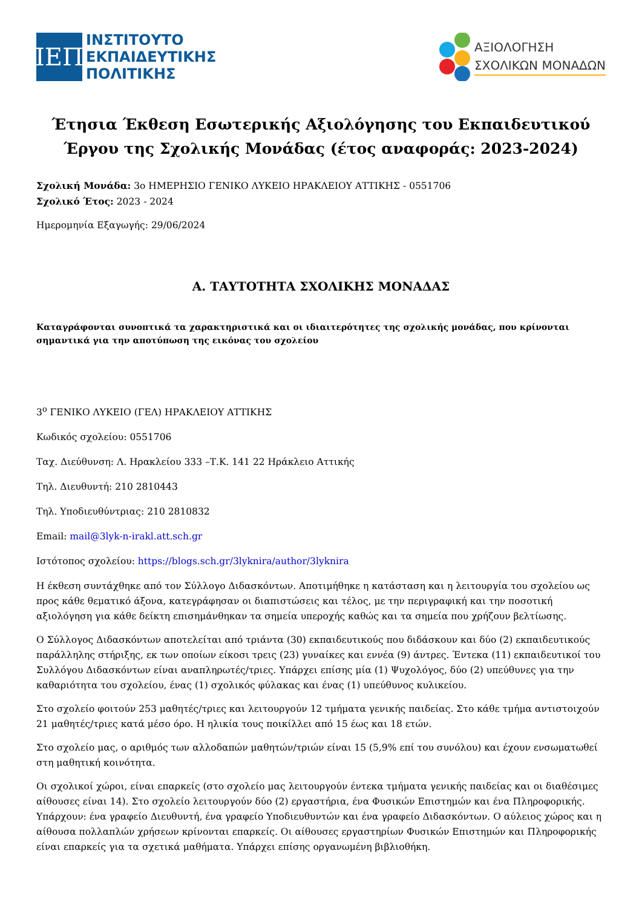ΙΕΠ
ΙΝΣΤΙΤΟΥΤΟ
ΕΚΠΑΙΔΕΥΤΙΚΗΣ
ΠΟΛΙΤΙΚΗΣ
ΑΞΙΟΛΟΓΗΣΗ
ΣΧΟΛΙΚΩΝ ΜΟΝΑΔΩΝ
Έτησια Έκθεση Εσωτερικής Αξιολόγησης του Εκπαιδευτικού Έργου της Σχολικής Μονάδας (έτος αναφοράς: 2023-2024)
Σχολική Μονάδα: 3ο ΗΜΕΡΗΣΙΟ ΓΕΝΙΚΟ ΛΥΚΕΙΟ ΗΡΑΚΛΕΙΟΥ ΑΤΤΙΚΗΣ - 0551706
Σχολικό Έτος: 2023 - 2024
Ημερομηνία Εξαγωγής: 29/06/2024
Α. ΤΑΥΤΟΤΗΤΑ ΣΧΟΛΙΚΗΣ ΜΟΝΑΔΑΣ
Καταγράφονται συνοπτικά τα χαρακτηριστικά και οι ιδιαιτερότητες της σχολικής μονάδας, που κρίνονται σημαντικά για την αποτύπωση της εικόνας του σχολείου
3<sup>ο</sup> ΓΕΝΙΚΟ ΛΥΚΕΙΟ (ΓΕΛ) ΗΡΑΚΛΕΙΟΥ ΑΤΤΙΚΗΣ
Κωδικός σχολείου: 0551706
Ταχ. Διεύθυνση: Λ. Ηρακλείου 333 –Τ.Κ. 141 22 Ηράκλειο Αττικής
Τηλ. Διευθυντή: 210 2810443
Τηλ. Υποδιευθύντριας: 210 2810832
Email: mail@3lyk-n-irakl.att.sch.gr
Ιστότοπος σχολείου: https://blogs.sch.gr/3lyknira/author/3lyknira
Η έκθεση συντάχθηκε από τον Σύλλογο Διδασκόντων. Αποτιμήθηκε η κατάσταση και η λειτουργία του σχολείου ως προς κάθε θεματικό άξονα, κατεγράφησαν οι διαπιστώσεις και τέλος, με την περιγραφική και την ποσοτική αξιολόγηση για κάθε δείκτη επισημάνθηκαν τα σημεία υπεροχής καθώς και τα σημεία που χρήζουν βελτίωσης.
Ο Σύλλογος Διδασκόντων αποτελείται από τριάντα (30) εκπαιδευτικούς που διδάσκουν και δύο (2) εκπαιδευτικούς παράλληλης στήριξης, εκ των οποίων είκοσι τρεις (23) γυναίκες και εννέα (9) άντρες. Έντεκα (11) εκπαιδευτικοί του Συλλόγου Διδασκόντων είναι αναπληρωτές/τριες. Υπάρχει επίσης μία (1) Ψυχολόγος, δύο (2) υπεύθυνες για την καθαριότητα του σχολείου, ένας (1) σχολικός φύλακας και ένας (1) υπεύθυνος κυλικείου.
Στο σχολείο φοιτούν 253 μαθητές/τριες και λειτουργούν 12 τμήματα γενικής παιδείας. Στο κάθε τμήμα αντιστοιχούν 21 μαθητές/τριες κατά μέσο όρο. Η ηλικία τους ποικίλλει από 15 έως και 18 ετών.
Στο σχολείο μας, ο αριθμός των αλλοδαπών μαθητών/τριών είναι 15 (5,9% επί του συνόλου) και έχουν ενσωματωθεί στη μαθητική κοινότητα.
Οι σχολικοί χώροι, είναι επαρκείς (στο σχολείο μας λειτουργούν έντεκα τμήματα γενικής παιδείας και οι διαθέσιμες αίθουσες είναι 14). Στο σχολείο λειτουργούν δύο (2) εργαστήρια, ένα Φυσικών Επιστημών και ένα Πληροφορικής. Υπάρχουν: ένα γραφείο Διευθυντή, ένα γραφείο Υποδιευθυντών και ένα γραφείο Διδασκόντων. Ο αύλειος χώρος και η αίθουσα πολλαπλών χρήσεων κρίνονται επαρκείς. Οι αίθουσες εργαστηρίων Φυσικών Επιστημών και Πληροφορικής είναι επαρκείς για τα σχετικά μαθήματα. Υπάρχει επίσης οργανωμένη βιβλιοθήκη.